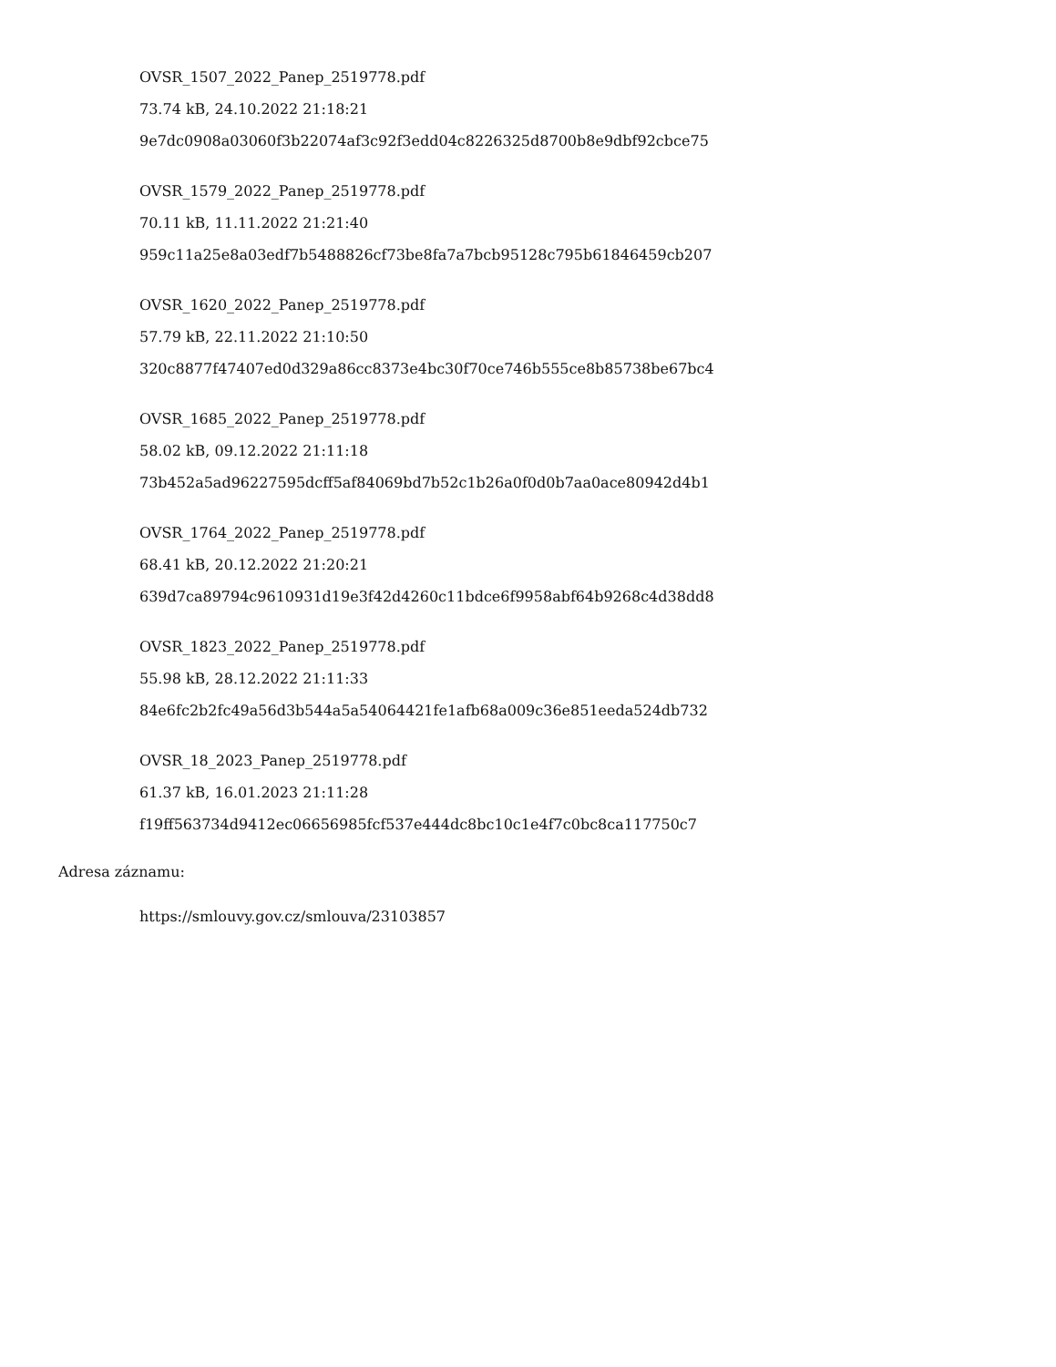OVSR_1507_2022_Panep_2519778.pdf
73.74 kB, 24.10.2022 21:18:21
9e7dc0908a03060f3b22074af3c92f3edd04c8226325d8700b8e9dbf92cbce75
OVSR_1579_2022_Panep_2519778.pdf
70.11 kB, 11.11.2022 21:21:40
959c11a25e8a03edf7b5488826cf73be8fa7a7bcb95128c795b61846459cb207
OVSR_1620_2022_Panep_2519778.pdf
57.79 kB, 22.11.2022 21:10:50
320c8877f47407ed0d329a86cc8373e4bc30f70ce746b555ce8b85738be67bc4
OVSR_1685_2022_Panep_2519778.pdf
58.02 kB, 09.12.2022 21:11:18
73b452a5ad96227595dcff5af84069bd7b52c1b26a0f0d0b7aa0ace80942d4b1
OVSR_1764_2022_Panep_2519778.pdf
68.41 kB, 20.12.2022 21:20:21
639d7ca89794c9610931d19e3f42d4260c11bdce6f9958abf64b9268c4d38dd8
OVSR_1823_2022_Panep_2519778.pdf
55.98 kB, 28.12.2022 21:11:33
84e6fc2b2fc49a56d3b544a5a54064421fe1afb68a009c36e851eeda524db732
OVSR_18_2023_Panep_2519778.pdf
61.37 kB, 16.01.2023 21:11:28
f19ff563734d9412ec06656985fcf537e444dc8bc10c1e4f7c0bc8ca117750c7
Adresa záznamu:
https://smlouvy.gov.cz/smlouva/23103857